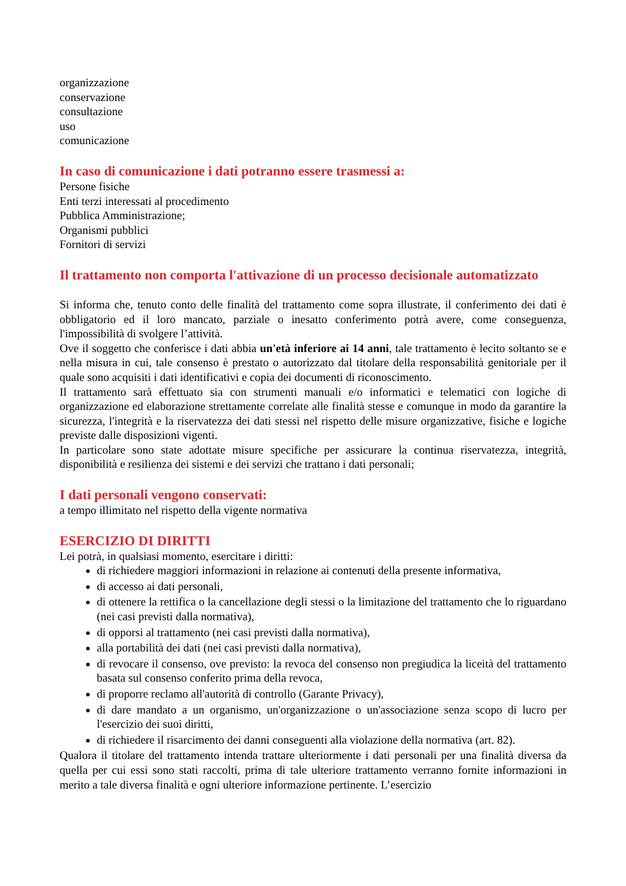organizzazione
conservazione
consultazione
uso
comunicazione
In caso di comunicazione i dati potranno essere trasmessi a:
Persone fisiche
Enti terzi interessati al procedimento
Pubblica Amministrazione;
Organismi pubblici
Fornitori di servizi
Il trattamento non comporta l'attivazione di un processo decisionale automatizzato
Si informa che, tenuto conto delle finalità del trattamento come sopra illustrate, il conferimento dei dati è obbligatorio ed il loro mancato, parziale o inesatto conferimento potrà avere, come conseguenza, l'impossibilità di svolgere l’attività.
Ove il soggetto che conferisce i dati abbia un'età inferiore ai 14 anni, tale trattamento è lecito soltanto se e nella misura in cui, tale consenso è prestato o autorizzato dal titolare della responsabilità genitoriale per il quale sono acquisiti i dati identificativi e copia dei documenti di riconoscimento.
Il trattamento sarà effettuato sia con strumenti manuali e/o informatici e telematici con logiche di organizzazione ed elaborazione strettamente correlate alle finalità stesse e comunque in modo da garantire la sicurezza, l'integrità e la riservatezza dei dati stessi nel rispetto delle misure organizzative, fisiche e logiche previste dalle disposizioni vigenti.
In particolare sono state adottate misure specifiche per assicurare la continua riservatezza, integrità, disponibilità e resilienza dei sistemi e dei servizi che trattano i dati personali;
I dati personali vengono conservati:
a tempo illimitato nel rispetto della vigente normativa
ESERCIZIO DI DIRITTI
Lei potrà, in qualsiasi momento, esercitare i diritti:
di richiedere maggiori informazioni in relazione ai contenuti della presente informativa,
di accesso ai dati personali,
di ottenere la rettifica o la cancellazione degli stessi o la limitazione del trattamento che lo riguardano (nei casi previsti dalla normativa),
di opporsi al trattamento (nei casi previsti dalla normativa),
alla portabilità dei dati (nei casi previsti dalla normativa),
di revocare il consenso, ove previsto: la revoca del consenso non pregiudica la liceità del trattamento basata sul consenso conferito prima della revoca,
di proporre reclamo all'autorità di controllo (Garante Privacy),
di dare mandato a un organismo, un'organizzazione o un'associazione senza scopo di lucro per l'esercizio dei suoi diritti,
di richiedere il risarcimento dei danni conseguenti alla violazione della normativa (art. 82).
Qualora il titolare del trattamento intenda trattare ulteriormente i dati personali per una finalità diversa da quella per cui essi sono stati raccolti, prima di tale ulteriore trattamento verranno fornite informazioni in merito a tale diversa finalità e ogni ulteriore informazione pertinente. L’esercizio